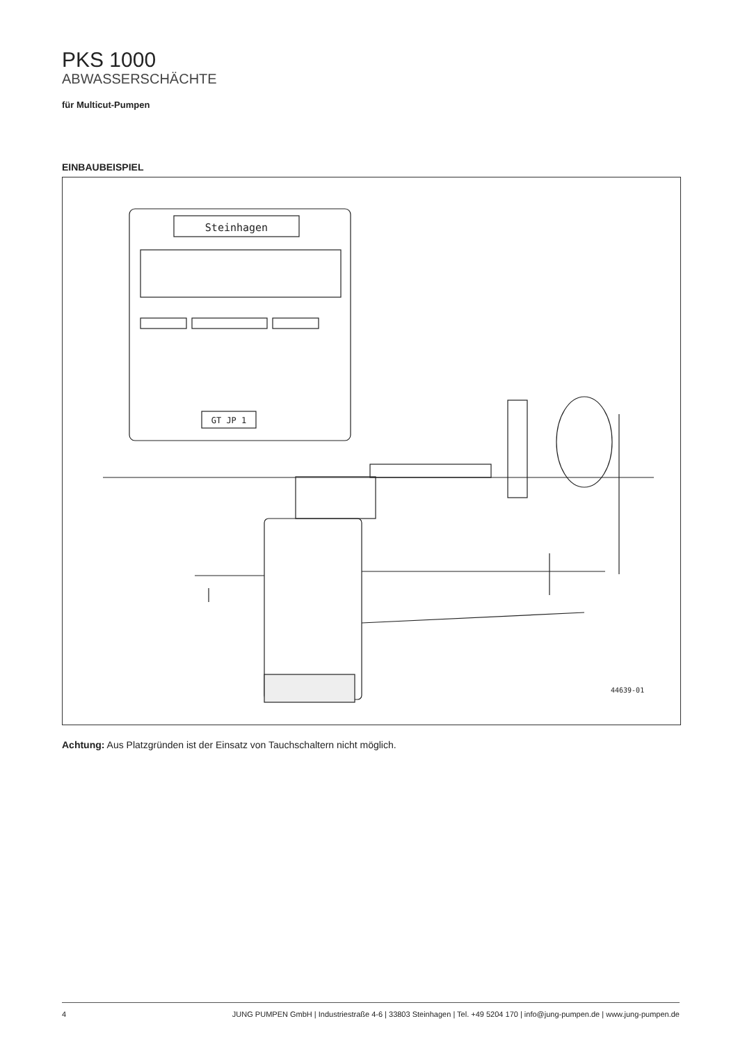PKS 1000
ABWASSERSCHÄCHTE
für Multicut-Pumpen
EINBAUBEISPIEL
Steinhagen
GT JP 1
44639-01
Achtung: Aus Platzgründen ist der Einsatz von Tauchschaltern nicht möglich.
4 JUNG PUMPEN GmbH | Industriestraße 4-6 | 33803 Steinhagen | Tel. +49 5204 170 | info@jung-pumpen.de | www.jung-pumpen.de